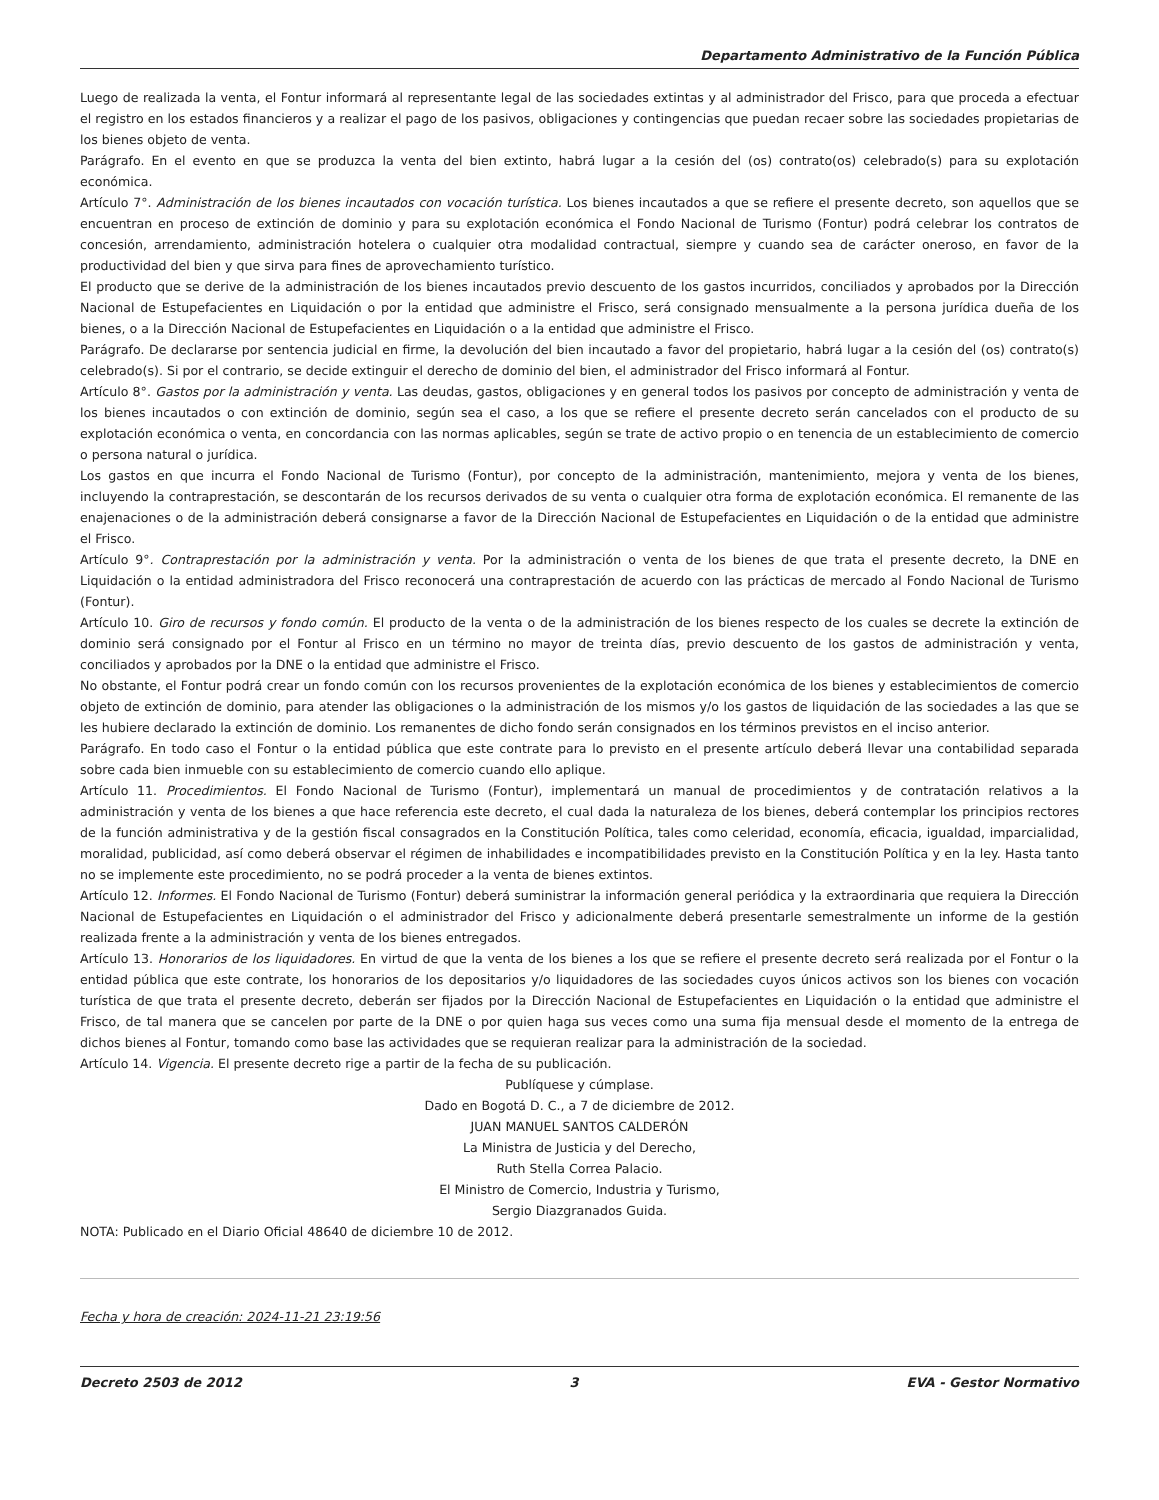Departamento Administrativo de la Función Pública
Luego de realizada la venta, el Fontur informará al representante legal de las sociedades extintas y al administrador del Frisco, para que proceda a efectuar el registro en los estados financieros y a realizar el pago de los pasivos, obligaciones y contingencias que puedan recaer sobre las sociedades propietarias de los bienes objeto de venta.
Parágrafo. En el evento en que se produzca la venta del bien extinto, habrá lugar a la cesión del (os) contrato(os) celebrado(s) para su explotación económica.
Artículo 7°. Administración de los bienes incautados con vocación turística. Los bienes incautados a que se refiere el presente decreto, son aquellos que se encuentran en proceso de extinción de dominio y para su explotación económica el Fondo Nacional de Turismo (Fontur) podrá celebrar los contratos de concesión, arrendamiento, administración hotelera o cualquier otra modalidad contractual, siempre y cuando sea de carácter oneroso, en favor de la productividad del bien y que sirva para fines de aprovechamiento turístico.
El producto que se derive de la administración de los bienes incautados previo descuento de los gastos incurridos, conciliados y aprobados por la Dirección Nacional de Estupefacientes en Liquidación o por la entidad que administre el Frisco, será consignado mensualmente a la persona jurídica dueña de los bienes, o a la Dirección Nacional de Estupefacientes en Liquidación o a la entidad que administre el Frisco.
Parágrafo. De declararse por sentencia judicial en firme, la devolución del bien incautado a favor del propietario, habrá lugar a la cesión del (os) contrato(s) celebrado(s). Si por el contrario, se decide extinguir el derecho de dominio del bien, el administrador del Frisco informará al Fontur.
Artículo 8°. Gastos por la administración y venta. Las deudas, gastos, obligaciones y en general todos los pasivos por concepto de administración y venta de los bienes incautados o con extinción de dominio, según sea el caso, a los que se refiere el presente decreto serán cancelados con el producto de su explotación económica o venta, en concordancia con las normas aplicables, según se trate de activo propio o en tenencia de un establecimiento de comercio o persona natural o jurídica.
Los gastos en que incurra el Fondo Nacional de Turismo (Fontur), por concepto de la administración, mantenimiento, mejora y venta de los bienes, incluyendo la contraprestación, se descontarán de los recursos derivados de su venta o cualquier otra forma de explotación económica. El remanente de las enajenaciones o de la administración deberá consignarse a favor de la Dirección Nacional de Estupefacientes en Liquidación o de la entidad que administre el Frisco.
Artículo 9°. Contraprestación por la administración y venta. Por la administración o venta de los bienes de que trata el presente decreto, la DNE en Liquidación o la entidad administradora del Frisco reconocerá una contraprestación de acuerdo con las prácticas de mercado al Fondo Nacional de Turismo (Fontur).
Artículo 10. Giro de recursos y fondo común. El producto de la venta o de la administración de los bienes respecto de los cuales se decrete la extinción de dominio será consignado por el Fontur al Frisco en un término no mayor de treinta días, previo descuento de los gastos de administración y venta, conciliados y aprobados por la DNE o la entidad que administre el Frisco.
No obstante, el Fontur podrá crear un fondo común con los recursos provenientes de la explotación económica de los bienes y establecimientos de comercio objeto de extinción de dominio, para atender las obligaciones o la administración de los mismos y/o los gastos de liquidación de las sociedades a las que se les hubiere declarado la extinción de dominio. Los remanentes de dicho fondo serán consignados en los términos previstos en el inciso anterior.
Parágrafo. En todo caso el Fontur o la entidad pública que este contrate para lo previsto en el presente artículo deberá llevar una contabilidad separada sobre cada bien inmueble con su establecimiento de comercio cuando ello aplique.
Artículo 11. Procedimientos. El Fondo Nacional de Turismo (Fontur), implementará un manual de procedimientos y de contratación relativos a la administración y venta de los bienes a que hace referencia este decreto, el cual dada la naturaleza de los bienes, deberá contemplar los principios rectores de la función administrativa y de la gestión fiscal consagrados en la Constitución Política, tales como celeridad, economía, eficacia, igualdad, imparcialidad, moralidad, publicidad, así como deberá observar el régimen de inhabilidades e incompatibilidades previsto en la Constitución Política y en la ley. Hasta tanto no se implemente este procedimiento, no se podrá proceder a la venta de bienes extintos.
Artículo 12. Informes. El Fondo Nacional de Turismo (Fontur) deberá suministrar la información general periódica y la extraordinaria que requiera la Dirección Nacional de Estupefacientes en Liquidación o el administrador del Frisco y adicionalmente deberá presentarle semestralmente un informe de la gestión realizada frente a la administración y venta de los bienes entregados.
Artículo 13. Honorarios de los liquidadores. En virtud de que la venta de los bienes a los que se refiere el presente decreto será realizada por el Fontur o la entidad pública que este contrate, los honorarios de los depositarios y/o liquidadores de las sociedades cuyos únicos activos son los bienes con vocación turística de que trata el presente decreto, deberán ser fijados por la Dirección Nacional de Estupefacientes en Liquidación o la entidad que administre el Frisco, de tal manera que se cancelen por parte de la DNE o por quien haga sus veces como una suma fija mensual desde el momento de la entrega de dichos bienes al Fontur, tomando como base las actividades que se requieran realizar para la administración de la sociedad.
Artículo 14. Vigencia. El presente decreto rige a partir de la fecha de su publicación.
Publíquese y cúmplase.
Dado en Bogotá D. C., a 7 de diciembre de 2012.
JUAN MANUEL SANTOS CALDERÓN
La Ministra de Justicia y del Derecho,
Ruth Stella Correa Palacio.
El Ministro de Comercio, Industria y Turismo,
Sergio Diazgranados Guida.
NOTA: Publicado en el Diario Oficial 48640 de diciembre 10 de 2012.
Fecha y hora de creación: 2024-11-21 23:19:56
Decreto 2503 de 2012 3 EVA - Gestor Normativo